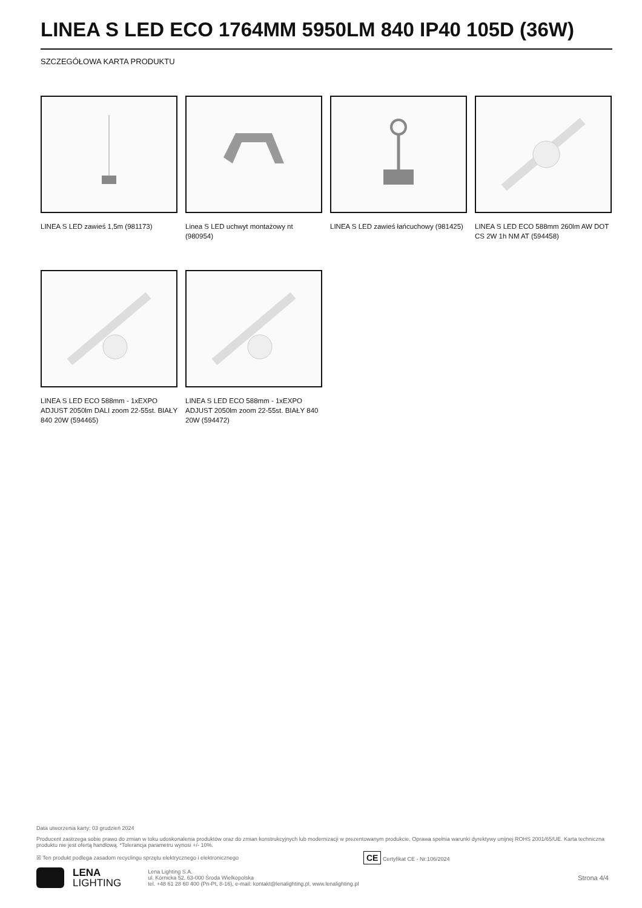LINEA S LED ECO 1764MM 5950LM 840 IP40 105D (36W)
SZCZEGÓŁOWA KARTA PRODUKTU
LINEA S LED zawieś 1,5m (981173)
Linea S LED uchwyt montażowy nt (980954)
LINEA S LED zawieś łańcuchowy (981425)
LINEA S LED ECO 588mm 260lm AW DOT CS 2W 1h NM AT (594458)
LINEA S LED ECO 588mm - 1xEXPO ADJUST 2050lm DALI zoom 22-55st. BIAŁY 840 20W (594465)
LINEA S LED ECO 588mm - 1xEXPO ADJUST 2050lm zoom 22-55st. BIAŁY 840 20W (594472)
Data utworzenia karty: 03 grudzień 2024
Producent zastrzega sobie prawo do zmian w toku udoskonalenia produktów oraz do zmian konstrukcyjnych lub modernizacji w prezentowanym produkcie. Oprawa spełnia warunki dyrektywy unijnej ROHS 2001/65/UE. Karta techniczna produktu nie jest ofertą handlową. *Tolerancja parametru wynosi +/- 10%.
☒ Ten produkt podlega zasadom recyclingu sprzętu elektrycznego i elektronicznego CE Certyfikat CE - Nr:106/2024
LENA
LIGHTING
Lena Lighting S.A.
ul. Kórnicka 52, 63-000 Środa Wielkopolska
tel. +48 61 28 60 400 (Pn-Pt, 8-16), e-mail: kontakt@lenalighting.pl, www.lenalighting.pl
Strona 4/4